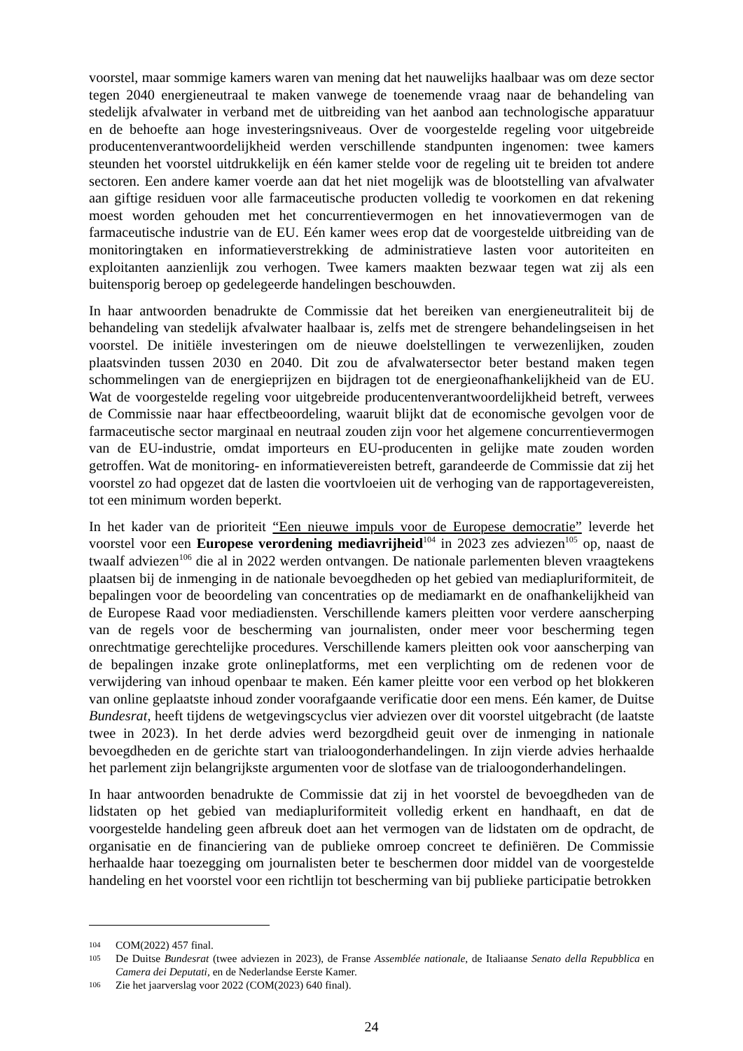voorstel, maar sommige kamers waren van mening dat het nauwelijks haalbaar was om deze sector tegen 2040 energieneutraal te maken vanwege de toenemende vraag naar de behandeling van stedelijk afvalwater in verband met de uitbreiding van het aanbod aan technologische apparatuur en de behoefte aan hoge investeringsniveaus. Over de voorgestelde regeling voor uitgebreide producentenverantwoordelijkheid werden verschillende standpunten ingenomen: twee kamers steunden het voorstel uitdrukkelijk en één kamer stelde voor de regeling uit te breiden tot andere sectoren. Een andere kamer voerde aan dat het niet mogelijk was de blootstelling van afvalwater aan giftige residuen voor alle farmaceutische producten volledig te voorkomen en dat rekening moest worden gehouden met het concurrentievermogen en het innovatievermogen van de farmaceutische industrie van de EU. Eén kamer wees erop dat de voorgestelde uitbreiding van de monitoringtaken en informatieverstrekking de administratieve lasten voor autoriteiten en exploitanten aanzienlijk zou verhogen. Twee kamers maakten bezwaar tegen wat zij als een buitensporig beroep op gedelegeerde handelingen beschouwden.
In haar antwoorden benadrukte de Commissie dat het bereiken van energieneutraliteit bij de behandeling van stedelijk afvalwater haalbaar is, zelfs met de strengere behandelingseisen in het voorstel. De initiële investeringen om de nieuwe doelstellingen te verwezenlijken, zouden plaatsvinden tussen 2030 en 2040. Dit zou de afvalwatersector beter bestand maken tegen schommelingen van de energieprijzen en bijdragen tot de energieonafhankelijkheid van de EU. Wat de voorgestelde regeling voor uitgebreide producentenverantwoordelijkheid betreft, verwees de Commissie naar haar effectbeoordeling, waaruit blijkt dat de economische gevolgen voor de farmaceutische sector marginaal en neutraal zouden zijn voor het algemene concurrentievermogen van de EU-industrie, omdat importeurs en EU-producenten in gelijke mate zouden worden getroffen. Wat de monitoring- en informatievereisten betreft, garandeerde de Commissie dat zij het voorstel zo had opgezet dat de lasten die voortvloeien uit de verhoging van de rapportagevereisten, tot een minimum worden beperkt.
In het kader van de prioriteit “Een nieuwe impuls voor de Europese democratie” leverde het voorstel voor een Europese verordening mediavrijheid<sup>104</sup> in 2023 zes adviezen<sup>105</sup> op, naast de twaalf adviezen<sup>106</sup> die al in 2022 werden ontvangen. De nationale parlementen bleven vraagtekens plaatsen bij de inmenging in de nationale bevoegdheden op het gebied van mediapluriformiteit, de bepalingen voor de beoordeling van concentraties op de mediamarkt en de onafhankelijkheid van de Europese Raad voor mediadiensten. Verschillende kamers pleitten voor verdere aanscherping van de regels voor de bescherming van journalisten, onder meer voor bescherming tegen onrechtmatige gerechtelijke procedures. Verschillende kamers pleitten ook voor aanscherping van de bepalingen inzake grote onlineplatforms, met een verplichting om de redenen voor de verwijdering van inhoud openbaar te maken. Eén kamer pleitte voor een verbod op het blokkeren van online geplaatste inhoud zonder voorafgaande verificatie door een mens. Eén kamer, de Duitse Bundesrat, heeft tijdens de wetgevingscyclus vier adviezen over dit voorstel uitgebracht (de laatste twee in 2023). In het derde advies werd bezorgdheid geuit over de inmenging in nationale bevoegdheden en de gerichte start van trialoogonderhandelingen. In zijn vierde advies herhaalde het parlement zijn belangrijkste argumenten voor de slotfase van de trialoogonderhandelingen.
In haar antwoorden benadrukte de Commissie dat zij in het voorstel de bevoegdheden van de lidstaten op het gebied van mediapluriformiteit volledig erkent en handhaaft, en dat de voorgestelde handeling geen afbreuk doet aan het vermogen van de lidstaten om de opdracht, de organisatie en de financiering van de publieke omroep concreet te definiëren. De Commissie herhaalde haar toezegging om journalisten beter te beschermen door middel van de voorgestelde handeling en het voorstel voor een richtlijn tot bescherming van bij publieke participatie betrokken
104
COM(2022) 457 final.
105
De Duitse Bundesrat (twee adviezen in 2023), de Franse Assemblée nationale, de Italiaanse Senato della Repubblica en Camera dei Deputati, en de Nederlandse Eerste Kamer.
106
Zie het jaarverslag voor 2022 (COM(2023) 640 final).
24